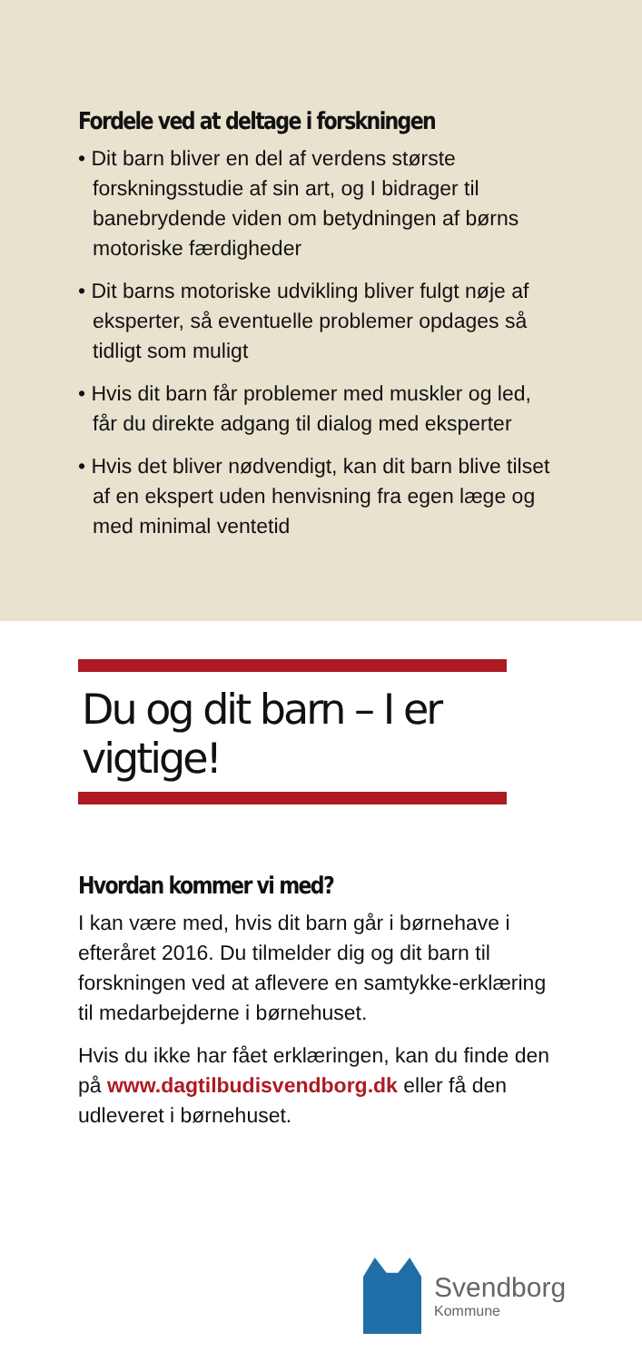Fordele ved at deltage i forskningen
• Dit barn bliver en del af verdens største forskningsstudie af sin art, og I bidrager til banebrydende viden om betydningen af børns motoriske færdigheder
• Dit barns motoriske udvikling bliver fulgt nøje af eksperter, så eventuelle problemer opdages så tidligt som muligt
• Hvis dit barn får problemer med muskler og led, får du direkte adgang til dialog med eksperter
• Hvis det bliver nødvendigt, kan dit barn blive tilset af en ekspert uden henvisning fra egen læge og med minimal ventetid
Du og dit barn – I er vigtige!
Hvordan kommer vi med?
I kan være med, hvis dit barn går i børnehave i efteråret 2016. Du tilmelder dig og dit barn til forskningen ved at aflevere en samtykke-erklæring til medarbejderne i børnehuset.
Hvis du ikke har fået erklæringen, kan du finde den på www.dagtilbudisvendborg.dk eller få den udleveret i børnehuset.
Svendborg
Kommune